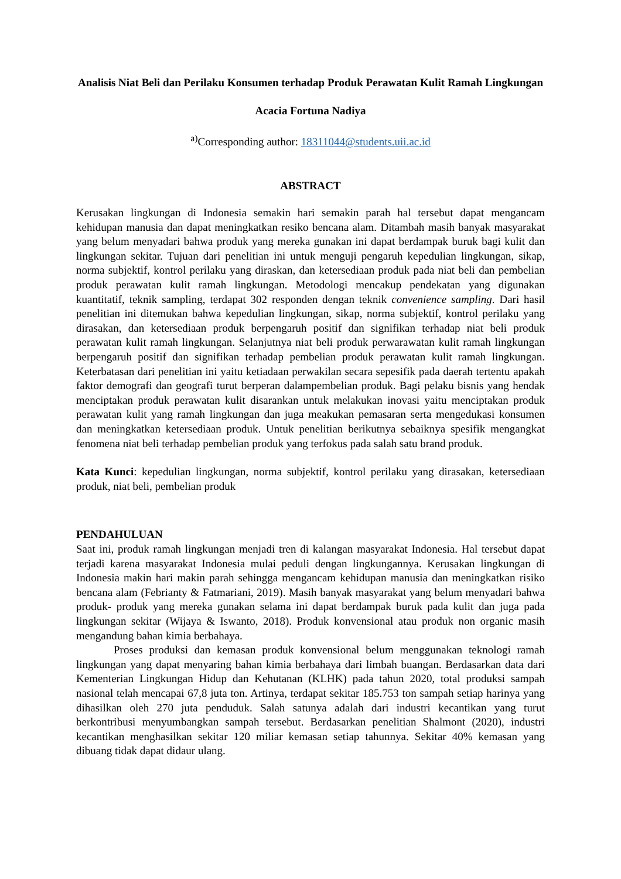Analisis Niat Beli dan Perilaku Konsumen terhadap Produk Perawatan Kulit Ramah Lingkungan
Acacia Fortuna Nadiya
<sup>a)</sup> Corresponding author: 18311044@students.uii.ac.id
ABSTRACT
Kerusakan lingkungan di Indonesia semakin hari semakin parah hal tersebut dapat mengancam kehidupan manusia dan dapat meningkatkan resiko bencana alam. Ditambah masih banyak masyarakat yang belum menyadari bahwa produk yang mereka gunakan ini dapat berdampak buruk bagi kulit dan lingkungan sekitar. Tujuan dari penelitian ini untuk menguji pengaruh kepedulian lingkungan, sikap, norma subjektif, kontrol perilaku yang diraskan, dan ketersediaan produk pada niat beli dan pembelian produk perawatan kulit ramah lingkungan. Metodologi mencakup pendekatan yang digunakan kuantitatif, teknik sampling, terdapat 302 responden dengan teknik convenience sampling. Dari hasil penelitian ini ditemukan bahwa kepedulian lingkungan, sikap, norma subjektif, kontrol perilaku yang dirasakan, dan ketersediaan produk berpengaruh positif dan signifikan terhadap niat beli produk perawatan kulit ramah lingkungan. Selanjutnya niat beli produk perwarawatan kulit ramah lingkungan berpengaruh positif dan signifikan terhadap pembelian produk perawatan kulit ramah lingkungan. Keterbatasan dari penelitian ini yaitu ketiadaan perwakilan secara sepesifik pada daerah tertentu apakah faktor demografi dan geografi turut berperan dalampembelian produk. Bagi pelaku bisnis yang hendak menciptakan produk perawatan kulit disarankan untuk melakukan inovasi yaitu menciptakan produk perawatan kulit yang ramah lingkungan dan juga meakukan pemasaran serta mengedukasi konsumen dan meningkatkan ketersediaan produk. Untuk penelitian berikutnya sebaiknya spesifik mengangkat fenomena niat beli terhadap pembelian produk yang terfokus pada salah satu brand produk.
Kata Kunci: kepedulian lingkungan, norma subjektif, kontrol perilaku yang dirasakan, ketersediaan produk, niat beli, pembelian produk
PENDAHULUAN
Saat ini, produk ramah lingkungan menjadi tren di kalangan masyarakat Indonesia. Hal tersebut dapat terjadi karena masyarakat Indonesia mulai peduli dengan lingkungannya. Kerusakan lingkungan di Indonesia makin hari makin parah sehingga mengancam kehidupan manusia dan meningkatkan risiko bencana alam (Febrianty & Fatmariani, 2019). Masih banyak masyarakat yang belum menyadari bahwa produk- produk yang mereka gunakan selama ini dapat berdampak buruk pada kulit dan juga pada lingkungan sekitar (Wijaya & Iswanto, 2018). Produk konvensional atau produk non organic masih mengandung bahan kimia berbahaya.
Proses produksi dan kemasan produk konvensional belum menggunakan teknologi ramah lingkungan yang dapat menyaring bahan kimia berbahaya dari limbah buangan. Berdasarkan data dari Kementerian Lingkungan Hidup dan Kehutanan (KLHK) pada tahun 2020, total produksi sampah nasional telah mencapai 67,8 juta ton. Artinya, terdapat sekitar 185.753 ton sampah setiap harinya yang dihasilkan oleh 270 juta penduduk. Salah satunya adalah dari industri kecantikan yang turut berkontribusi menyumbangkan sampah tersebut. Berdasarkan penelitian Shalmont (2020), industri kecantikan menghasilkan sekitar 120 miliar kemasan setiap tahunnya. Sekitar 40% kemasan yang dibuang tidak dapat didaur ulang.